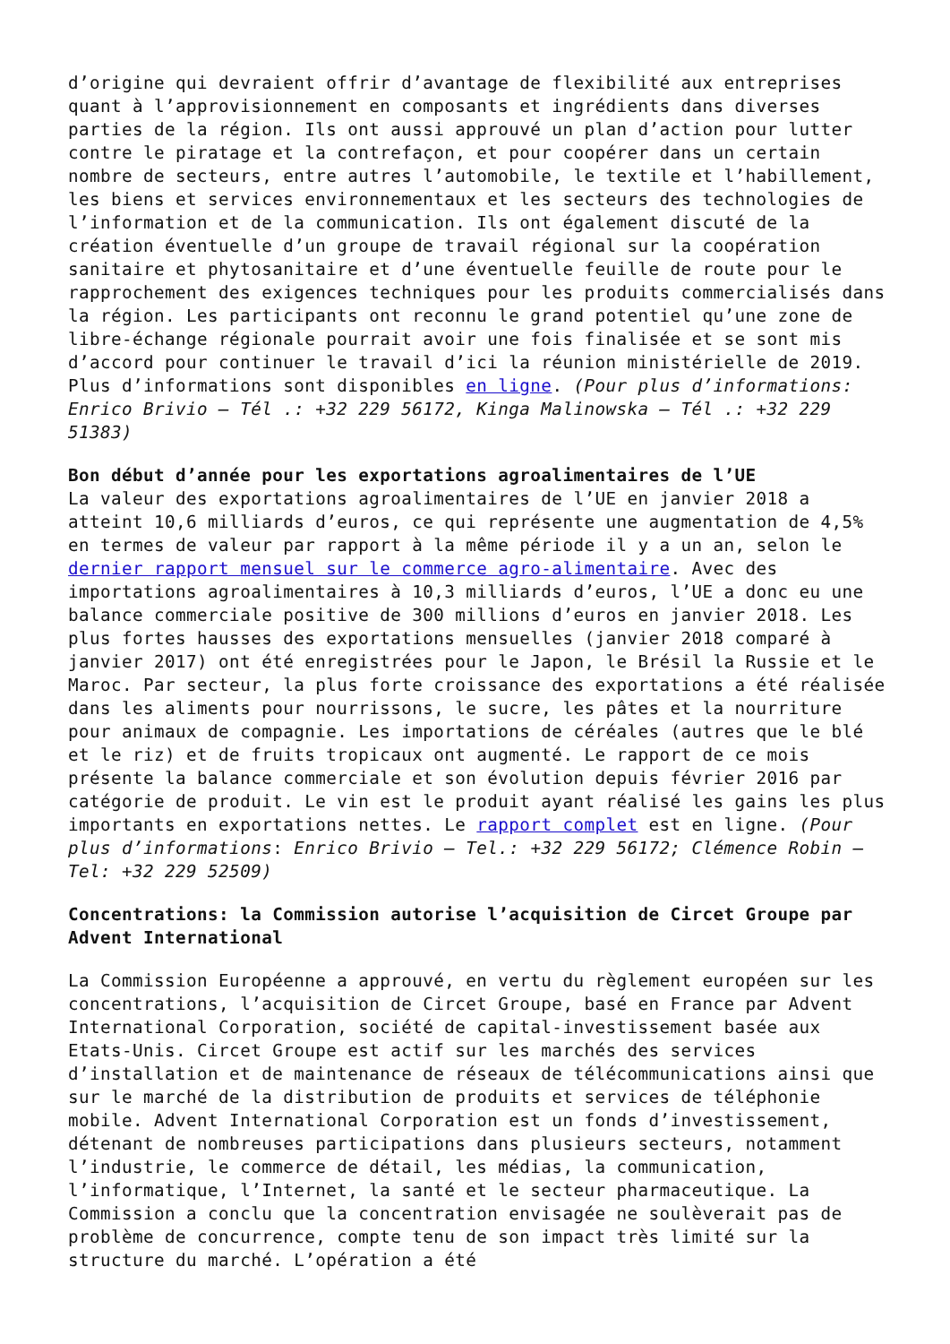d’origine qui devraient offrir d’avantage de flexibilité aux entreprises quant à l’approvisionnement en composants et ingrédients dans diverses parties de la région. Ils ont aussi approuvé un plan d’action pour lutter contre le piratage et la contrefaçon, et pour coopérer dans un certain nombre de secteurs, entre autres l’automobile, le textile et l’habillement, les biens et services environnementaux et les secteurs des technologies de l’information et de la communication. Ils ont également discuté de la création éventuelle d’un groupe de travail régional sur la coopération sanitaire et phytosanitaire et d’une éventuelle feuille de route pour le rapprochement des exigences techniques pour les produits commercialisés dans la région. Les participants ont reconnu le grand potentiel qu’une zone de libre-échange régionale pourrait avoir une fois finalisée et se sont mis d’accord pour continuer le travail d’ici la réunion ministérielle de 2019. Plus d’informations sont disponibles en ligne. (Pour plus d’informations: Enrico Brivio – Tél .: +32 229 56172, Kinga Malinowska – Tél .: +32 229 51383)
Bon début d’année pour les exportations agroalimentaires de l’UE
La valeur des exportations agroalimentaires de l’UE en janvier 2018 a atteint 10,6 milliards d’euros, ce qui représente une augmentation de 4,5% en termes de valeur par rapport à la même période il y a un an, selon le dernier rapport mensuel sur le commerce agro-alimentaire. Avec des importations agroalimentaires à 10,3 milliards d’euros, l’UE a donc eu une balance commerciale positive de 300 millions d’euros en janvier 2018. Les plus fortes hausses des exportations mensuelles (janvier 2018 comparé à janvier 2017) ont été enregistrées pour le Japon, le Brésil la Russie et le Maroc. Par secteur, la plus forte croissance des exportations a été réalisée dans les aliments pour nourrissons, le sucre, les pâtes et la nourriture pour animaux de compagnie. Les importations de céréales (autres que le blé et le riz) et de fruits tropicaux ont augmenté. Le rapport de ce mois présente la balance commerciale et son évolution depuis février 2016 par catégorie de produit. Le vin est le produit ayant réalisé les gains les plus importants en exportations nettes. Le rapport complet est en ligne. (Pour plus d’informations: Enrico Brivio – Tel.: +32 229 56172; Clémence Robin – Tel: +32 229 52509)
Concentrations: la Commission autorise l’acquisition de Circet Groupe par Advent International
La Commission Européenne a approuvé, en vertu du règlement européen sur les concentrations, l’acquisition de Circet Groupe, basé en France par Advent International Corporation, société de capital-investissement basée aux Etats-Unis. Circet Groupe est actif sur les marchés des services d’installation et de maintenance de réseaux de télécommunications ainsi que sur le marché de la distribution de produits et services de téléphonie mobile. Advent International Corporation est un fonds d’investissement, détenant de nombreuses participations dans plusieurs secteurs, notamment l’industrie, le commerce de détail, les médias, la communication, l’informatique, l’Internet, la santé et le secteur pharmaceutique. La Commission a conclu que la concentration envisagée ne soulèverait pas de problème de concurrence, compte tenu de son impact très limité sur la structure du marché. L’opération a été